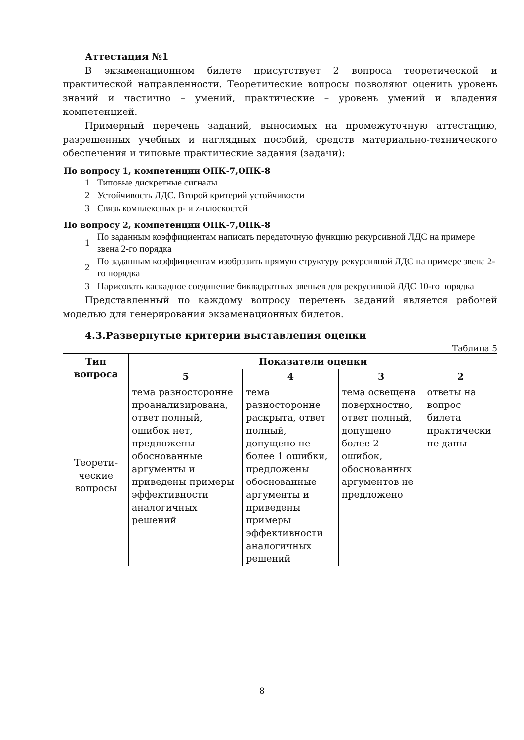Аттестация №1
В экзаменационном билете присутствует 2 вопроса теоретической и практической направленности. Теоретические вопросы позволяют оценить уровень знаний и частично – умений, практические – уровень умений и владения компетенцией.
Примерный перечень заданий, выносимых на промежуточную аттестацию, разрешенных учебных и наглядных пособий, средств материально-технического обеспечения и типовые практические задания (задачи):
По вопросу 1, компетенции ОПК-7,ОПК-8
1 Типовые дискретные сигналы
2 Устойчивость ЛДС. Второй критерий устойчивости
3 Связь комплексных p- и z-плоскостей
По вопросу 2, компетенции ОПК-7,ОПК-8
1 По заданным коэффициентам написать передаточную функцию рекурсивной ЛДС на примере звена 2-го порядка
2 По заданным коэффициентам изобразить прямую структуру рекурсивной ЛДС на примере звена 2-го порядка
3 Нарисовать каскадное соединение биквадратных звеньев для рекрусивной ЛДС 10-го порядка
Представленный по каждому вопросу перечень заданий является рабочей моделью для генерирования экзаменационных билетов.
4.3.Развернутые критерии выставления оценки
Таблица 5
| Тип вопроса | Показатели оценки | | | |
| --- | --- | --- | --- | --- |
| | 5 | 4 | 3 | 2 |
| Теорети- ческие вопросы | тема разносторонне проанализирована, ответ полный, ошибок нет, предложены обоснованные аргументы и приведены примеры эффективности аналогичных решений | тема разносторонне раскрыта, ответ полный, допущено не более 1 ошибки, предложены обоснованные аргументы и приведены примеры эффективности аналогичных решений | тема освещена поверхностно, ответ полный, допущено более 2 ошибок, обоснованных аргументов не предложено | ответы на вопрос билета практически не даны |
8